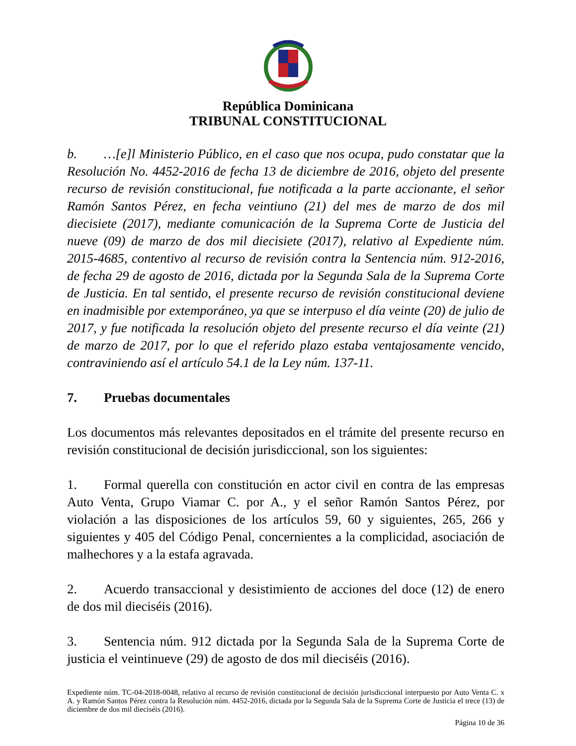República Dominicana
TRIBUNAL CONSTITUCIONAL
b. …[e]l Ministerio Público, en el caso que nos ocupa, pudo constatar que la Resolución No. 4452-2016 de fecha 13 de diciembre de 2016, objeto del presente recurso de revisión constitucional, fue notificada a la parte accionante, el señor Ramón Santos Pérez, en fecha veintiuno (21) del mes de marzo de dos mil diecisiete (2017), mediante comunicación de la Suprema Corte de Justicia del nueve (09) de marzo de dos mil diecisiete (2017), relativo al Expediente núm. 2015-4685, contentivo al recurso de revisión contra la Sentencia núm. 912-2016, de fecha 29 de agosto de 2016, dictada por la Segunda Sala de la Suprema Corte de Justicia. En tal sentido, el presente recurso de revisión constitucional deviene en inadmisible por extemporáneo, ya que se interpuso el día veinte (20) de julio de 2017, y fue notificada la resolución objeto del presente recurso el día veinte (21) de marzo de 2017, por lo que el referido plazo estaba ventajosamente vencido, contraviniendo así el artículo 54.1 de la Ley núm. 137-11.
7. Pruebas documentales
Los documentos más relevantes depositados en el trámite del presente recurso en revisión constitucional de decisión jurisdiccional, son los siguientes:
1. Formal querella con constitución en actor civil en contra de las empresas Auto Venta, Grupo Viamar C. por A., y el señor Ramón Santos Pérez, por violación a las disposiciones de los artículos 59, 60 y siguientes, 265, 266 y siguientes y 405 del Código Penal, concernientes a la complicidad, asociación de malhechores y a la estafa agravada.
2. Acuerdo transaccional y desistimiento de acciones del doce (12) de enero de dos mil dieciséis (2016).
3. Sentencia núm. 912 dictada por la Segunda Sala de la Suprema Corte de justicia el veintinueve (29) de agosto de dos mil dieciséis (2016).
Expediente núm. TC-04-2018-0048, relativo al recurso de revisión constitucional de decisión jurisdiccional interpuesto por Auto Venta C. x A. y Ramón Santos Pérez contra la Resolución núm. 4452-2016, dictada por la Segunda Sala de la Suprema Corte de Justicia el trece (13) de diciembre de dos mil dieciséis (2016).
Página 10 de 36